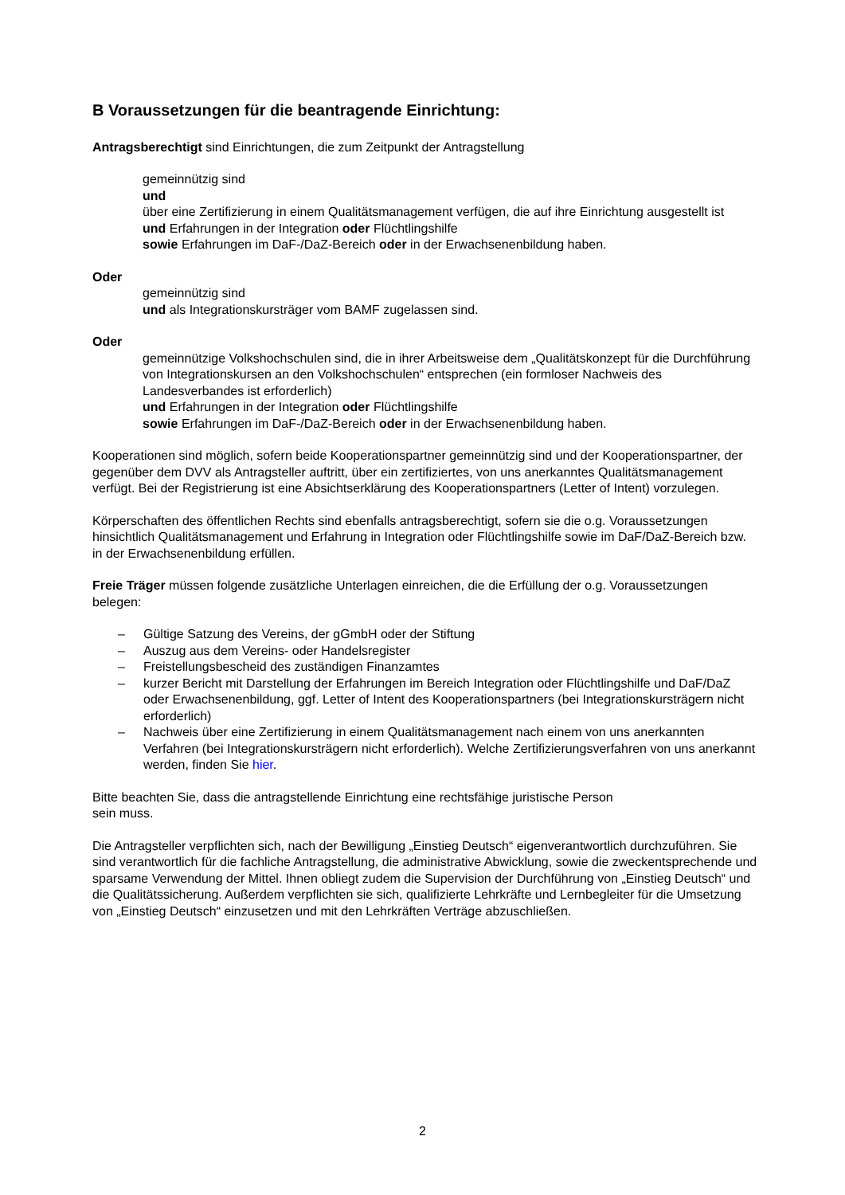B Voraussetzungen für die beantragende Einrichtung:
Antragsberechtigt sind Einrichtungen, die zum Zeitpunkt der Antragstellung
gemeinnützig sind
und
über eine Zertifizierung in einem Qualitätsmanagement verfügen, die auf ihre Einrichtung ausgestellt ist
und Erfahrungen in der Integration oder Flüchtlingshilfe
sowie Erfahrungen im DaF-/DaZ-Bereich oder in der Erwachsenenbildung haben.
Oder
gemeinnützig sind
und als Integrationskursträger vom BAMF zugelassen sind.
Oder
gemeinnützige Volkshochschulen sind, die in ihrer Arbeitsweise dem „Qualitätskonzept für die Durchführung von Integrationskursen an den Volkshochschulen“ entsprechen (ein formloser Nachweis des Landesverbandes ist erforderlich)
und Erfahrungen in der Integration oder Flüchtlingshilfe
sowie Erfahrungen im DaF-/DaZ-Bereich oder in der Erwachsenenbildung haben.
Kooperationen sind möglich, sofern beide Kooperationspartner gemeinnützig sind und der Kooperationspartner, der gegenüber dem DVV als Antragsteller auftritt, über ein zertifiziertes, von uns anerkanntes Qualitätsmanagement verfügt. Bei der Registrierung ist eine Absichtserklärung des Kooperationspartners (Letter of Intent) vorzulegen.
Körperschaften des öffentlichen Rechts sind ebenfalls antragsberechtigt, sofern sie die o.g. Voraussetzungen hinsichtlich Qualitätsmanagement und Erfahrung in Integration oder Flüchtlingshilfe sowie im DaF/DaZ-Bereich bzw. in der Erwachsenenbildung erfüllen.
Freie Träger müssen folgende zusätzliche Unterlagen einreichen, die die Erfüllung der o.g. Voraussetzungen belegen:
– Gültige Satzung des Vereins, der gGmbH oder der Stiftung
– Auszug aus dem Vereins- oder Handelsregister
– Freistellungsbescheid des zuständigen Finanzamtes
– kurzer Bericht mit Darstellung der Erfahrungen im Bereich Integration oder Flüchtlingshilfe und DaF/DaZ oder Erwachsenenbildung, ggf. Letter of Intent des Kooperationspartners (bei Integrationskursträgern nicht erforderlich)
– Nachweis über eine Zertifizierung in einem Qualitätsmanagement nach einem von uns anerkannten Verfahren (bei Integrationskursträgern nicht erforderlich). Welche Zertifizierungsverfahren von uns anerkannt werden, finden Sie hier.
Bitte beachten Sie, dass die antragstellende Einrichtung eine rechtsfähige juristische Person
sein muss.
Die Antragsteller verpflichten sich, nach der Bewilligung „Einstieg Deutsch“ eigenverantwortlich durchzuführen. Sie sind verantwortlich für die fachliche Antragstellung, die administrative Abwicklung, sowie die zweckentsprechende und sparsame Verwendung der Mittel. Ihnen obliegt zudem die Supervision der Durchführung von „Einstieg Deutsch“ und die Qualitätssicherung. Außerdem verpflichten sie sich, qualifizierte Lehrkräfte und Lernbegleiter für die Umsetzung von „Einstieg Deutsch“ einzusetzen und mit den Lehrkräften Verträge abzuschließen.
2